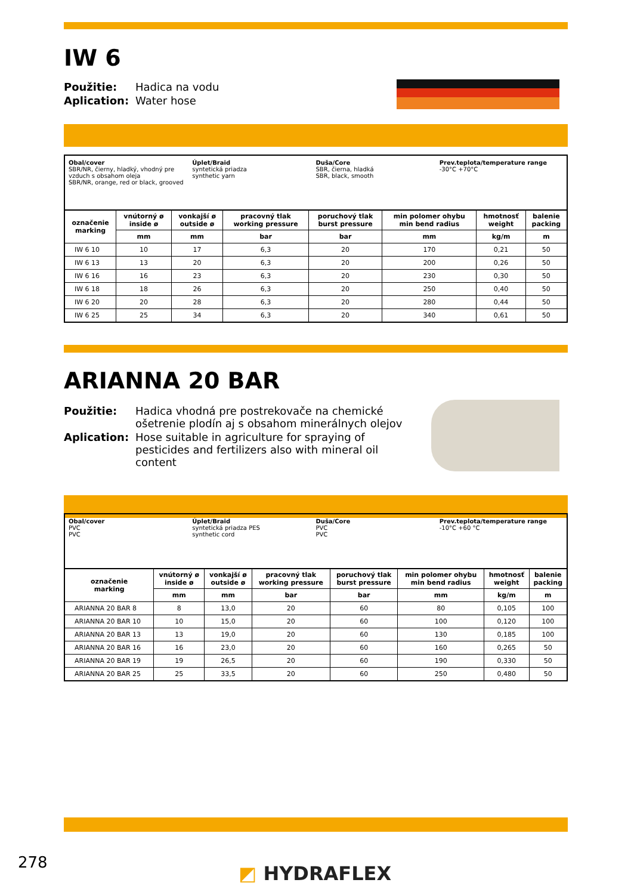IW 6
Použitie: Hadica na vodu Aplication: Water hose
Obal/cover
SBR/NR, čierny, hladký, vhodný pre vzduch s obsahom oleja
SBR/NR, orange, red or black, grooved
Úplet/Braid
syntetická priadza
synthetic yarn
Duša/Core
SBR, čierna, hladká
SBR, black, smooth
Prev.teplota/temperature range
-30°C +70°C
| označenie marking | vnútorný ø inside ø | vonkajší ø outside ø | pracovný tlak working pressure | poruchový tlak burst pressure | min polomer ohybu min bend radius | hmotnosť weight | balenie packing |
| --- | --- | --- | --- | --- | --- | --- | --- |
| | mm | mm | bar | bar | mm | kg/m | m |
| IW 6 10 | 10 | 17 | 6,3 | 20 | 170 | 0,21 | 50 |
| IW 6 13 | 13 | 20 | 6,3 | 20 | 200 | 0,26 | 50 |
| IW 6 16 | 16 | 23 | 6,3 | 20 | 230 | 0,30 | 50 |
| IW 6 18 | 18 | 26 | 6,3 | 20 | 250 | 0,40 | 50 |
| IW 6 20 | 20 | 28 | 6,3 | 20 | 280 | 0,44 | 50 |
| IW 6 25 | 25 | 34 | 6,3 | 20 | 340 | 0,61 | 50 |
ARIANNA 20 BAR
Použitie: Hadica vhodná pre postrekovače na chemické ošetrenie plodín aj s obsahom minerálnych olejov Aplication: Hose suitable in agriculture for spraying of pesticides and fertilizers also with mineral oil content
Obal/cover
PVC
PVC
Úplet/Braid
syntetická priadza PES
synthetic cord
Duša/Core
PVC
PVC
Prev.teplota/temperature range
-10°C +60 °C
| označenie marking | vnútorný ø inside ø | vonkajší ø outside ø | pracovný tlak working pressure | poruchový tlak burst pressure | min polomer ohybu min bend radius | hmotnosť weight | balenie packing |
| --- | --- | --- | --- | --- | --- | --- | --- |
| | mm | mm | bar | bar | mm | kg/m | m |
| ARIANNA 20 BAR 8 | 8 | 13,0 | 20 | 60 | 80 | 0,105 | 100 |
| ARIANNA 20 BAR 10 | 10 | 15,0 | 20 | 60 | 100 | 0,120 | 100 |
| ARIANNA 20 BAR 13 | 13 | 19,0 | 20 | 60 | 130 | 0,185 | 100 |
| ARIANNA 20 BAR 16 | 16 | 23,0 | 20 | 60 | 160 | 0,265 | 50 |
| ARIANNA 20 BAR 19 | 19 | 26,5 | 20 | 60 | 190 | 0,330 | 50 |
| ARIANNA 20 BAR 25 | 25 | 33,5 | 20 | 60 | 250 | 0,480 | 50 |
278 ◩ HYDRAFLEX